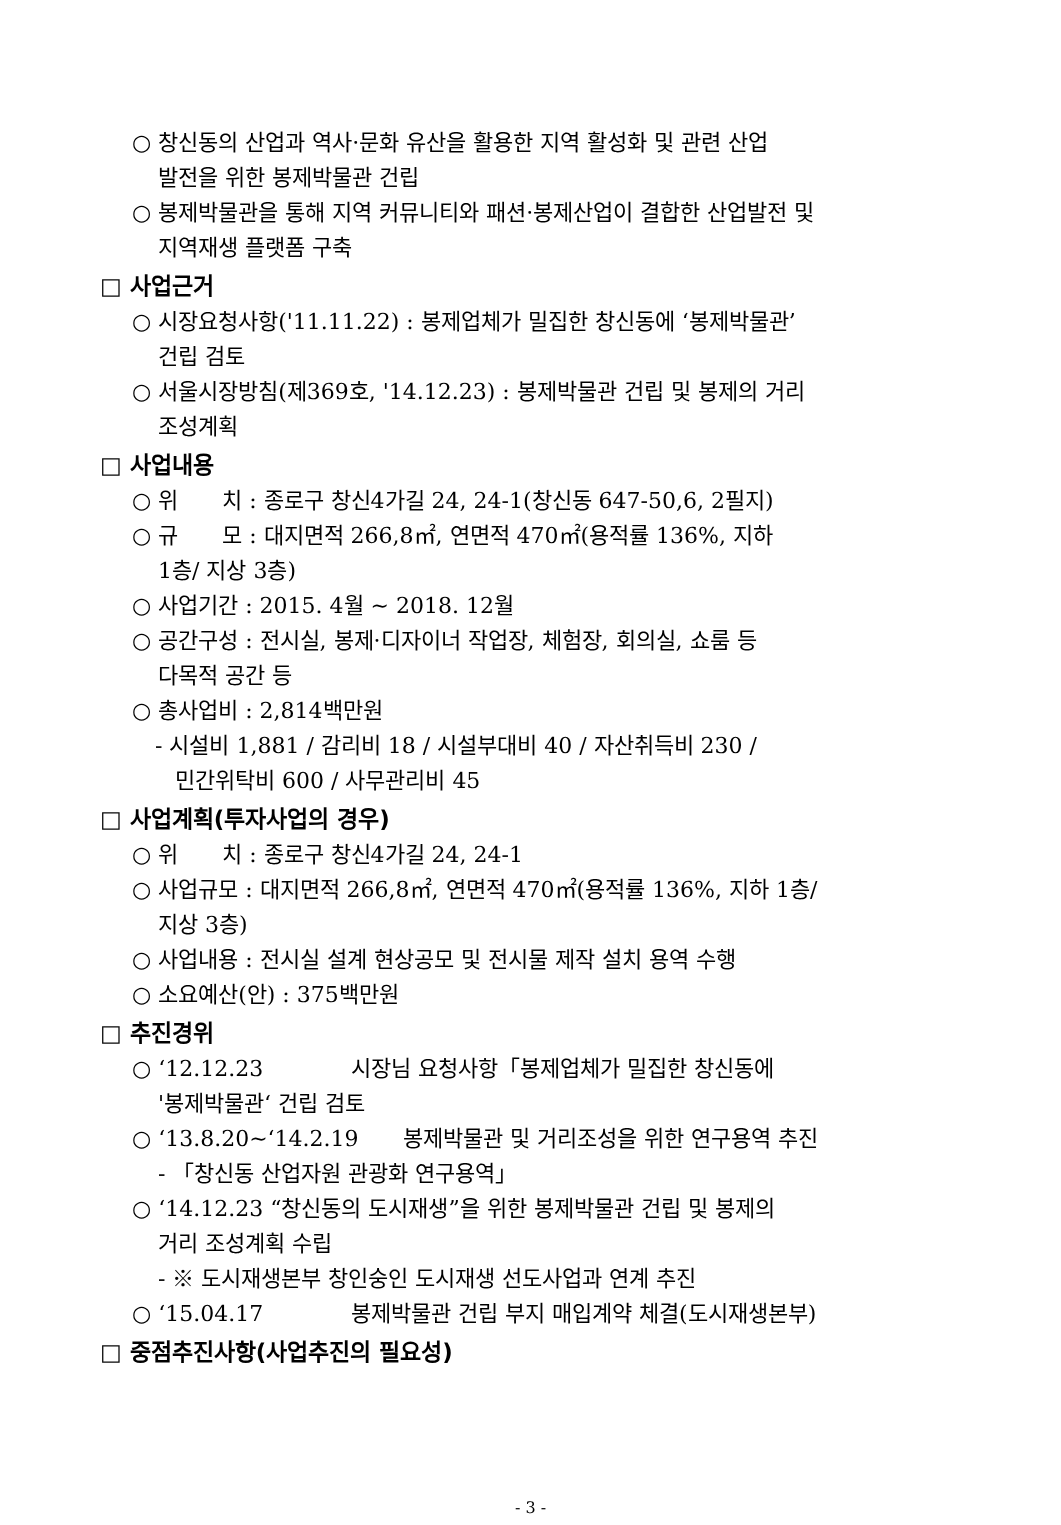○ 창신동의 산업과 역사·문화 유산을 활용한 지역 활성화 및 관련 산업
발전을 위한 봉제박물관 건립
○ 봉제박물관을 통해 지역 커뮤니티와 패션·봉제산업이 결합한 산업발전 및
지역재생 플랫폼 구축
□ 사업근거
○ 시장요청사항('11.11.22) : 봉제업체가 밀집한 창신동에 ‘봉제박물관’
건립 검토
○ 서울시장방침(제369호, '14.12.23) : 봉제박물관 건립 및 봉제의 거리
조성계획
□ 사업내용
○ 위　　치 : 종로구 창신4가길 24, 24-1(창신동 647-50,6, 2필지)
○ 규　　모 : 대지면적 266,8㎡, 연면적 470㎡(용적률 136%, 지하
1층/ 지상 3층)
○ 사업기간 : 2015. 4월 ~ 2018. 12월
○ 공간구성 : 전시실, 봉제·디자이너 작업장, 체험장, 회의실, 쇼룸 등
다목적 공간 등
○ 총사업비 : 2,814백만원
- 시설비 1,881 / 감리비 18 / 시설부대비 40 / 자산취득비 230 /
민간위탁비 600 / 사무관리비 45
□ 사업계획(투자사업의 경우)
○ 위　　치 : 종로구 창신4가길 24, 24-1
○ 사업규모 : 대지면적 266,8㎡, 연면적 470㎡(용적률 136%, 지하 1층/
지상 3층)
○ 사업내용 : 전시실 설계 현상공모 및 전시물 제작 설치 용역 수행
○ 소요예산(안) : 375백만원
□ 추진경위
○ ‘12.12.23　　　　시장님 요청사항「봉제업체가 밀집한 창신동에
'봉제박물관‘ 건립 검토
○ ‘13.8.20~‘14.2.19　　봉제박물관 및 거리조성을 위한 연구용역 추진
- 「창신동 산업자원 관광화 연구용역」
○ ‘14.12.23 “창신동의 도시재생”을 위한 봉제박물관 건립 및 봉제의
거리 조성계획 수립
- ※ 도시재생본부 창인숭인 도시재생 선도사업과 연계 추진
○ ‘15.04.17　　　　봉제박물관 건립 부지 매입계약 체결(도시재생본부)
□ 중점추진사항(사업추진의 필요성)
- 3 -